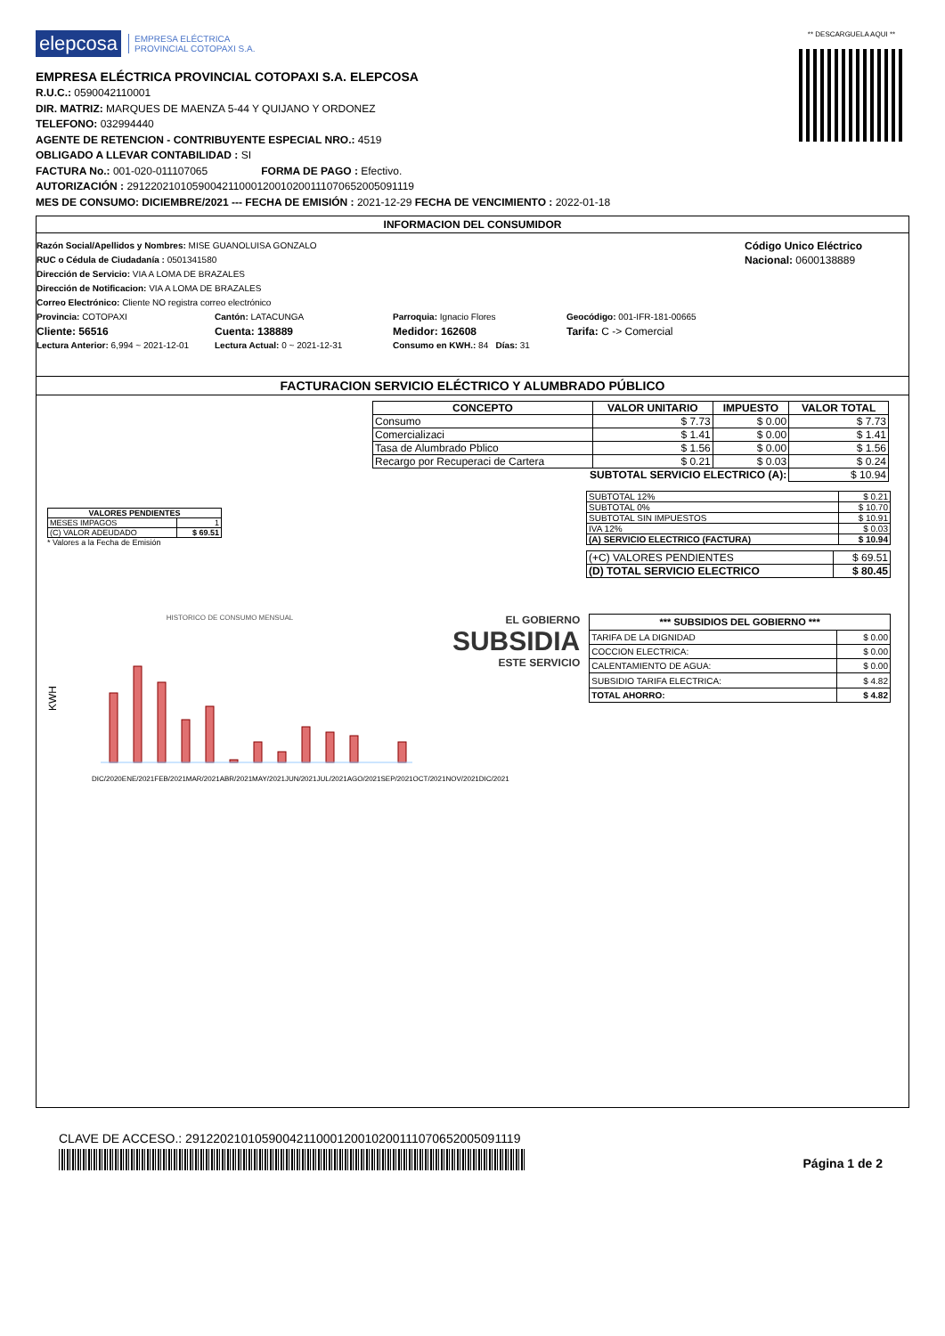elepcosa EMPRESA ELÉCTRICA
PROVINCIAL COTOPAXI S.A.
** DESCARGUELA AQUI **
EMPRESA ELÉCTRICA PROVINCIAL COTOPAXI S.A. ELEPCOSA
R.U.C.: 0590042110001
DIR. MATRIZ: MARQUES DE MAENZA 5-44 Y QUIJANO Y ORDONEZ
TELEFONO: 032994440
AGENTE DE RETENCION - CONTRIBUYENTE ESPECIAL NRO.: 4519
OBLIGADO A LLEVAR CONTABILIDAD : SI
FACTURA No.: 001-020-011107065 FORMA DE PAGO : Efectivo.
AUTORIZACIÓN : 2912202101059004211000120010200111070652005091119
MES DE CONSUMO: DICIEMBRE/2021 --- FECHA DE EMISIÓN : 2021-12-29 FECHA DE VENCIMIENTO : 2022-01-18
INFORMACION DEL CONSUMIDOR
Razón Social/Apellidos y Nombres: MISE GUANOLUISA GONZALO
RUC o Cédula de Ciudadanía : 0501341580
Dirección de Servicio: VIA A LOMA DE BRAZALES
Dirección de Notificacion: VIA A LOMA DE BRAZALES
Correo Electrónico: Cliente NO registra correo electrónico
Provincia: COTOPAXI Cantón: LATACUNGA Parroquia: Ignacio Flores Geocódigo: 001-IFR-181-00665 Cliente: 56516 Cuenta: 138889 Medidor: 162608 Tarifa: C -> Comercial Lectura Anterior: 6,994 ~ 2021-12-01 Lectura Actual: 0 ~ 2021-12-31 Consumo en KWH.: 84 Días: 31
Código Unico Eléctrico Nacional: 0600138889
FACTURACION SERVICIO ELÉCTRICO Y ALUMBRADO PÚBLICO
| VALORES PENDIENTES | |
| --- | --- |
| MESES IMPAGOS | 1 |
| (C) VALOR ADEUDADO | $ 69.51 |
* Valores a la Fecha de Emisión
| CONCEPTO | VALOR UNITARIO | IMPUESTO | VALOR TOTAL |
| --- | --- | --- | --- |
| Consumo | $ 7.73 | $ 0.00 | $ 7.73 |
| Comercializaci | $ 1.41 | $ 0.00 | $ 1.41 |
| Tasa de Alumbrado Pblico | $ 1.56 | $ 0.00 | $ 1.56 |
| Recargo por Recuperaci de Cartera | $ 0.21 | $ 0.03 | $ 0.24 |
| SUBTOTAL SERVICIO ELECTRICO (A): | | | $ 10.94 |
| SUBTOTAL 12% | $ 0.21 |
| SUBTOTAL 0% | $ 10.70 |
| SUBTOTAL SIN IMPUESTOS | $ 10.91 |
| IVA 12% | $ 0.03 |
| (A) SERVICIO ELECTRICO (FACTURA) | $ 10.94 |
| (+C) VALORES PENDIENTES | $ 69.51 |
| (D) TOTAL SERVICIO ELECTRICO | $ 80.45 |
HISTORICO DE CONSUMO MENSUAL
KWH
DIC/2020 ENE/2021 FEB/2021 MAR/2021 ABR/2021 MAY/2021 JUN/2021 JUL/2021 AGO/2021 SEP/2021 OCT/2021 NOV/2021 DIC/2021
EL GOBIERNO
SUBSIDIA
ESTE SERVICIO
| *** SUBSIDIOS DEL GOBIERNO *** | |
| --- | --- |
| TARIFA DE LA DIGNIDAD | $ 0.00 |
| COCCION ELECTRICA: | $ 0.00 |
| CALENTAMIENTO DE AGUA: | $ 0.00 |
| SUBSIDIO TARIFA ELECTRICA: | $ 4.82 |
| TOTAL AHORRO: | $ 4.82 |
CLAVE DE ACCESO.: 2912202101059004211000120010200111070652005091119
Página 1 de 2